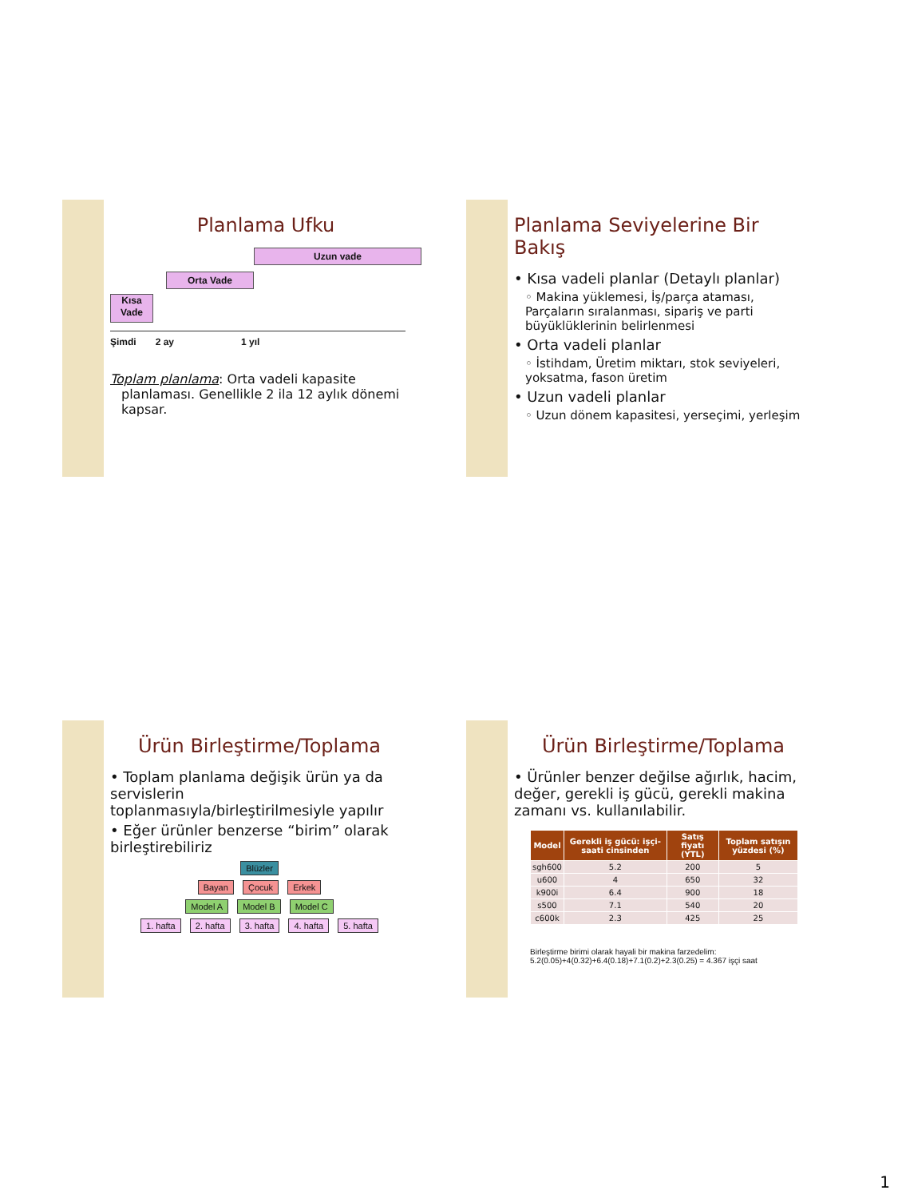Planlama Ufku
Uzun vade
Orta Vade
Kısa Vade
Şimdi 2 ay 1 yıl
Toplam planlama: Orta vadeli kapasite planlaması. Genellikle 2 ila 12 aylık dönemi kapsar.
Planlama Seviyelerine Bir Bakış
• Kısa vadeli planlar (Detaylı planlar)
◦ Makina yüklemesi, İş/parça ataması, Parçaların sıralanması, sipariş ve parti büyüklüklerinin belirlenmesi
• Orta vadeli planlar
◦ İstihdam, Üretim miktarı, stok seviyeleri, yoksatma, fason üretim
• Uzun vadeli planlar
◦ Uzun dönem kapasitesi, yerseçimi, yerleşim
Ürün Birleştirme/Toplama
• Toplam planlama değişik ürün ya da servislerin toplanmasıyla/birleştirilmesiyle yapılır
• Eğer ürünler benzerse “birim” olarak birleştirebiliriz
Blüzler
Bayan Çocuk Erkek
Model A Model B Model C
1. hafta 2. hafta 3. hafta 4. hafta 5. hafta
Ürün Birleştirme/Toplama
• Ürünler benzer değilse ağırlık, hacim, değer, gerekli iş gücü, gerekli makina zamanı vs. kullanılabilir.
| Model | Gerekli iş gücü: işçi-saati cinsinden | Satış fiyatı (YTL) | Toplam satışın yüzdesi (%) |
| --- | --- | --- | --- |
| sgh600 | 5.2 | 200 | 5 |
| u600 | 4 | 650 | 32 |
| k900i | 6.4 | 900 | 18 |
| s500 | 7.1 | 540 | 20 |
| c600k | 2.3 | 425 | 25 |
Birleştirme birimi olarak hayali bir makina farzedelim:
5.2(0.05)+4(0.32)+6.4(0.18)+7.1(0.2)+2.3(0.25) = 4.367 işçi saat
1